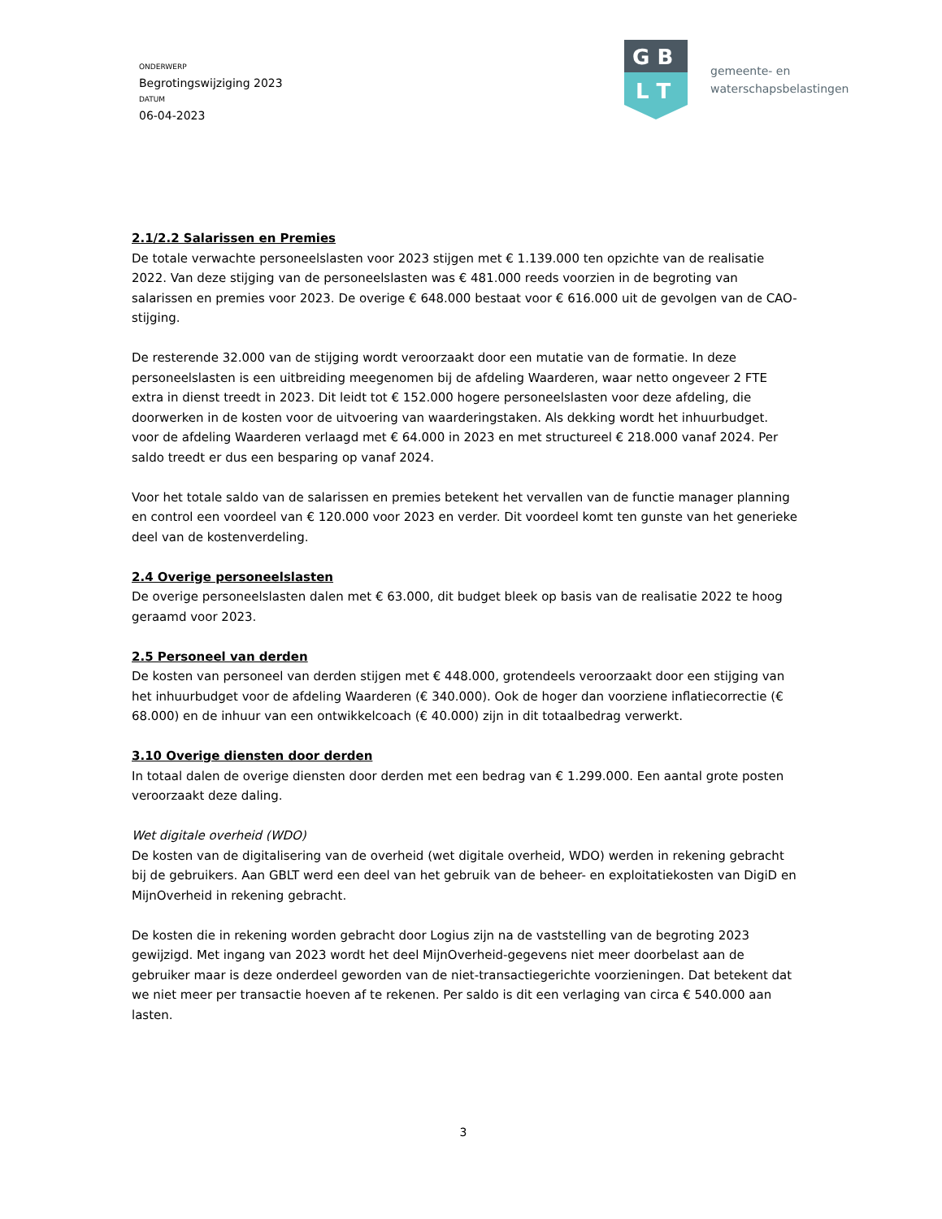ONDERWERP
Begrotingswijziging 2023
DATUM
06-04-2023
G B
L T
gemeente- en
waterschapsbelastingen
2.1/2.2 Salarissen en Premies
De totale verwachte personeelslasten voor 2023 stijgen met € 1.139.000 ten opzichte van de realisatie 2022. Van deze stijging van de personeelslasten was € 481.000 reeds voorzien in de begroting van salarissen en premies voor 2023. De overige € 648.000 bestaat voor € 616.000 uit de gevolgen van de CAO-stijging.
De resterende 32.000 van de stijging wordt veroorzaakt door een mutatie van de formatie. In deze personeelslasten is een uitbreiding meegenomen bij de afdeling Waarderen, waar netto ongeveer 2 FTE extra in dienst treedt in 2023. Dit leidt tot € 152.000 hogere personeelslasten voor deze afdeling, die doorwerken in de kosten voor de uitvoering van waarderingstaken. Als dekking wordt het inhuurbudget. voor de afdeling Waarderen verlaagd met € 64.000 in 2023 en met structureel € 218.000 vanaf 2024. Per saldo treedt er dus een besparing op vanaf 2024.
Voor het totale saldo van de salarissen en premies betekent het vervallen van de functie manager planning en control een voordeel van € 120.000 voor 2023 en verder. Dit voordeel komt ten gunste van het generieke deel van de kostenverdeling.
2.4 Overige personeelslasten
De overige personeelslasten dalen met € 63.000, dit budget bleek op basis van de realisatie 2022 te hoog geraamd voor 2023.
2.5 Personeel van derden
De kosten van personeel van derden stijgen met € 448.000, grotendeels veroorzaakt door een stijging van het inhuurbudget voor de afdeling Waarderen (€ 340.000). Ook de hoger dan voorziene inflatiecorrectie (€ 68.000) en de inhuur van een ontwikkelcoach (€ 40.000) zijn in dit totaalbedrag verwerkt.
3.10 Overige diensten door derden
In totaal dalen de overige diensten door derden met een bedrag van € 1.299.000. Een aantal grote posten veroorzaakt deze daling.
Wet digitale overheid (WDO)
De kosten van de digitalisering van de overheid (wet digitale overheid, WDO) werden in rekening gebracht bij de gebruikers. Aan GBLT werd een deel van het gebruik van de beheer- en exploitatiekosten van DigiD en MijnOverheid in rekening gebracht.
De kosten die in rekening worden gebracht door Logius zijn na de vaststelling van de begroting 2023 gewijzigd. Met ingang van 2023 wordt het deel MijnOverheid-gegevens niet meer doorbelast aan de gebruiker maar is deze onderdeel geworden van de niet-transactiegerichte voorzieningen. Dat betekent dat we niet meer per transactie hoeven af te rekenen. Per saldo is dit een verlaging van circa € 540.000 aan lasten.
3